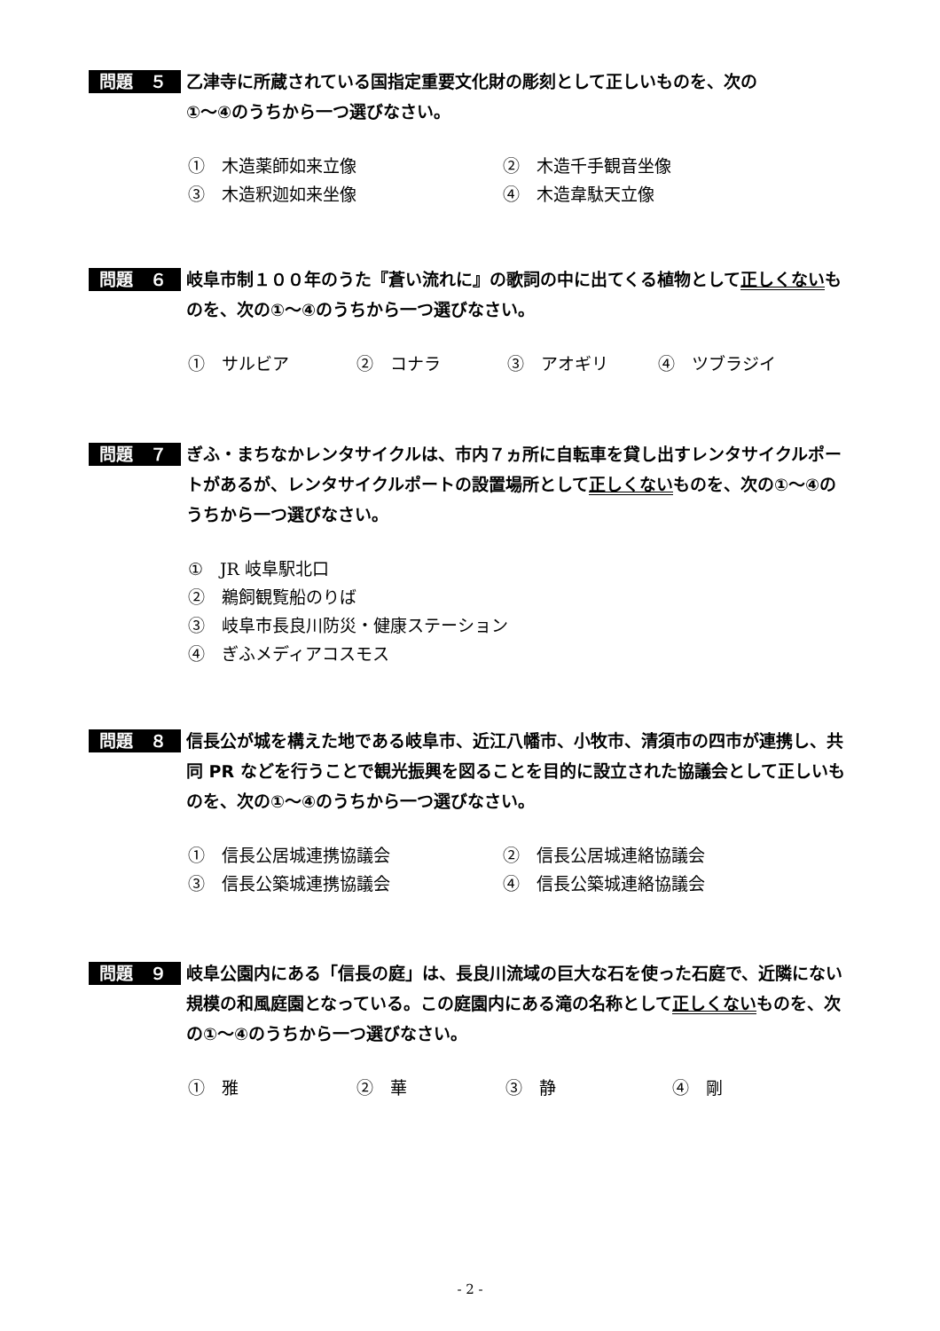問題　５
乙津寺に所蔵されている国指定重要文化財の彫刻として正しいものを、次の
①～④のうちから一つ選びなさい。
①　木造薬師如来立像 ②　木造千手観音坐像
③　木造釈迦如来坐像 ④　木造韋駄天立像
問題　６
岐阜市制１００年のうた『蒼い流れに』の歌詞の中に出てくる植物として正しくないものを、次の①～④のうちから一つ選びなさい。
①　サルビア ②　コナラ ③　アオギリ ④　ツブラジイ
問題　７
ぎふ・まちなかレンタサイクルは、市内７ヵ所に自転車を貸し出すレンタサイクルポートがあるが、レンタサイクルポートの設置場所として正しくないものを、次の①～④のうちから一つ選びなさい。
①　JR 岐阜駅北口
②　鵜飼観覧船のりば
③　岐阜市長良川防災・健康ステーション
④　ぎふメディアコスモス
問題　８
信長公が城を構えた地である岐阜市、近江八幡市、小牧市、清須市の四市が連携し、共同 PR などを行うことで観光振興を図ることを目的に設立された協議会として正しいものを、次の①～④のうちから一つ選びなさい。
①　信長公居城連携協議会 ②　信長公居城連絡協議会
③　信長公築城連携協議会 ④　信長公築城連絡協議会
問題　９
岐阜公園内にある「信長の庭」は、長良川流域の巨大な石を使った石庭で、近隣にない規模の和風庭園となっている。この庭園内にある滝の名称として正しくないものを、次の①～④のうちから一つ選びなさい。
①　雅 ②　華 ③　静 ④　剛
- 2 -